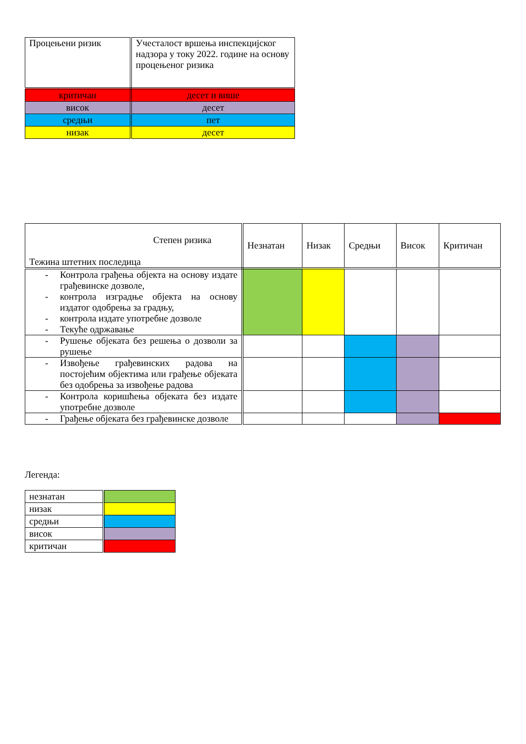| Процењени ризик | Учесталост вршења инспекцијског надзора у току 2022. године на основу процењеног ризика |
| --- | --- |
| критичан | десет и више |
| висок | десет |
| средњи | пет |
| низак | десет |
| Степен ризика Тежина штетних последица | Незнатан | Низак | Средњи | Висок | Критичан |
| --- | --- | --- | --- | --- | --- |
| - Контрола грађења објекта на основу издате грађевинске дозволе, - контрола изградње објекта на основу издатог одобрења за градњу, - контрола издате употребне дозволе - Текуће одржавање | | | | | |
| - Рушење објеката без решења о дозволи за рушење | | | | | |
| - Извођење грађевинских радова на постојећим објектима или грађење објеката без одобрења за извођење радова | | | | | |
| - Контрола коришћења објеката без издате употребне дозволе | | | | | |
| - Грађење објеката без грађевинске дозволе | | | | | |
Легенда:
| незнатан | |
| низак | |
| средњи | |
| висок | |
| критичан | |